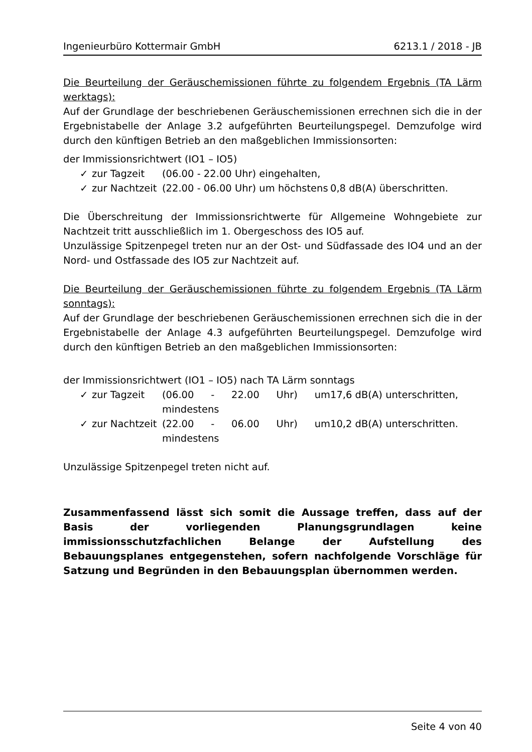Ingenieurbüro Kottermair GmbH 6213.1 / 2018 - JB
Die Beurteilung der Geräuschemissionen führte zu folgendem Ergebnis (TA Lärm werktags):
Auf der Grundlage der beschriebenen Geräuschemissionen errechnen sich die in der Ergebnistabelle der Anlage 3.2 aufgeführten Beurteilungspegel. Demzufolge wird durch den künftigen Betrieb an den maßgeblichen Immissionsorten:
der Immissionsrichtwert (IO1 – IO5)
✓ zur Tagzeit (06.00 - 22.00 Uhr) eingehalten,
✓ zur Nachtzeit (22.00 - 06.00 Uhr) um höchstens 0,8 dB(A) überschritten.
Die Überschreitung der Immissionsrichtwerte für Allgemeine Wohngebiete zur Nachtzeit tritt ausschließlich im 1. Obergeschoss des IO5 auf.
Unzulässige Spitzenpegel treten nur an der Ost- und Südfassade des IO4 und an der Nord- und Ostfassade des IO5 zur Nachtzeit auf.
Die Beurteilung der Geräuschemissionen führte zu folgendem Ergebnis (TA Lärm sonntags):
Auf der Grundlage der beschriebenen Geräuschemissionen errechnen sich die in der Ergebnistabelle der Anlage 4.3 aufgeführten Beurteilungspegel. Demzufolge wird durch den künftigen Betrieb an den maßgeblichen Immissionsorten:
der Immissionsrichtwert (IO1 – IO5) nach TA Lärm sonntags
✓ zur Tagzeit (06.00 - 22.00 Uhr) um mindestens 17,6 dB(A) unterschritten,
✓ zur Nachtzeit (22.00 - 06.00 Uhr) um mindestens 10,2 dB(A) unterschritten.
Unzulässige Spitzenpegel treten nicht auf.
Zusammenfassend lässt sich somit die Aussage treffen, dass auf der Basis der vorliegenden Planungsgrundlagen keine immissionsschutzfachlichen Belange der Aufstellung des Bebauungsplanes entgegenstehen, sofern nachfolgende Vorschläge für Satzung und Begründen in den Bebauungsplan übernommen werden.
Seite 4 von 40